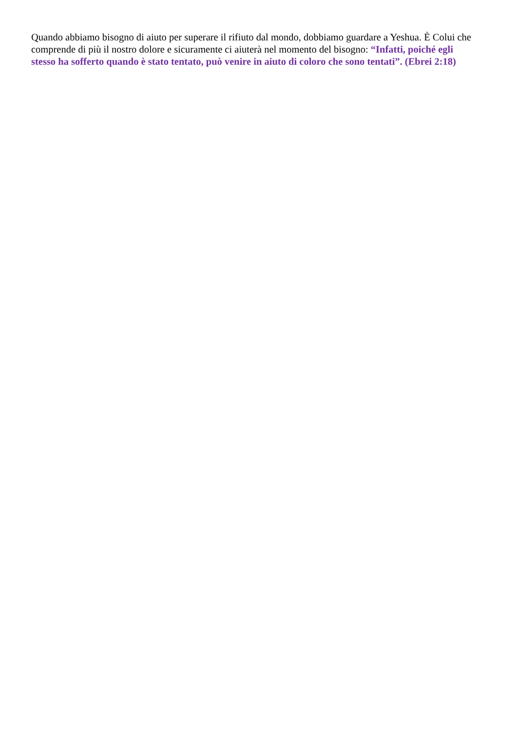Quando abbiamo bisogno di aiuto per superare il rifiuto dal mondo, dobbiamo guardare a Yeshua. È Colui che comprende di più il nostro dolore e sicuramente ci aiuterà nel momento del bisogno: “Infatti, poiché egli stesso ha sofferto quando è stato tentato, può venire in aiuto di coloro che sono tentati”. (Ebrei 2:18)